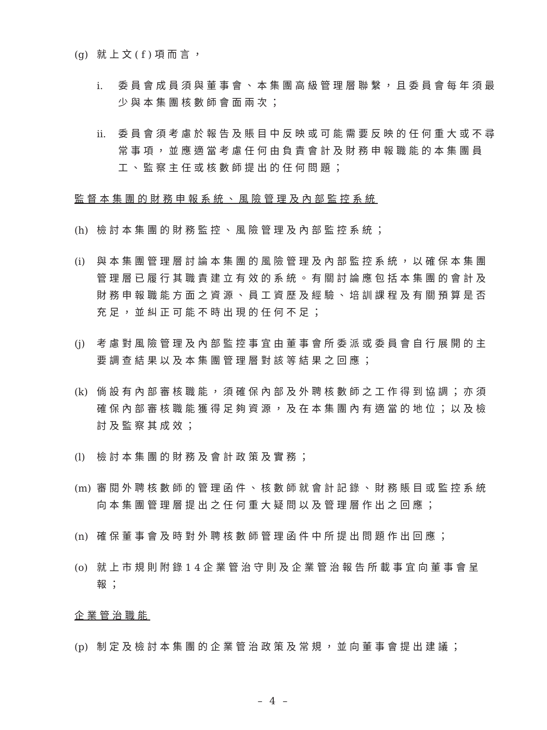(g) 就上文(f)項而言，
i. 委員會成員須與董事會、本集團高級管理層聯繫，且委員會每年須最少與本集團核數師會面兩次；
ii. 委員會須考慮於報告及賬目中反映或可能需要反映的任何重大或不尋常事項，並應適當考慮任何由負責會計及財務申報職能的本集團員工、監察主任或核數師提出的任何問題；
監督本集團的財務申報系統、風險管理及內部監控系統
(h) 檢討本集團的財務監控、風險管理及內部監控系統；
(i) 與本集團管理層討論本集團的風險管理及內部監控系統，以確保本集團管理層已履行其職責建立有效的系統。有關討論應包括本集團的會計及財務申報職能方面之資源、員工資歷及經驗、培訓課程及有關預算是否充足，並糾正可能不時出現的任何不足；
(j) 考慮對風險管理及內部監控事宜由董事會所委派或委員會自行展開的主要調查結果以及本集團管理層對該等結果之回應；
(k) 倘設有內部審核職能，須確保內部及外聘核數師之工作得到協調；亦須確保內部審核職能獲得足夠資源，及在本集團內有適當的地位；以及檢討及監察其成效；
(l) 檢討本集團的財務及會計政策及實務；
(m) 審閱外聘核數師的管理函件、核數師就會計記錄、財務賬目或監控系統向本集團管理層提出之任何重大疑問以及管理層作出之回應；
(n) 確保董事會及時對外聘核數師管理函件中所提出問題作出回應；
(o) 就上市規則附錄14企業管治守則及企業管治報告所載事宜向董事會呈報；
企業管治職能
(p) 制定及檢討本集團的企業管治政策及常規，並向董事會提出建議；
– 4 –